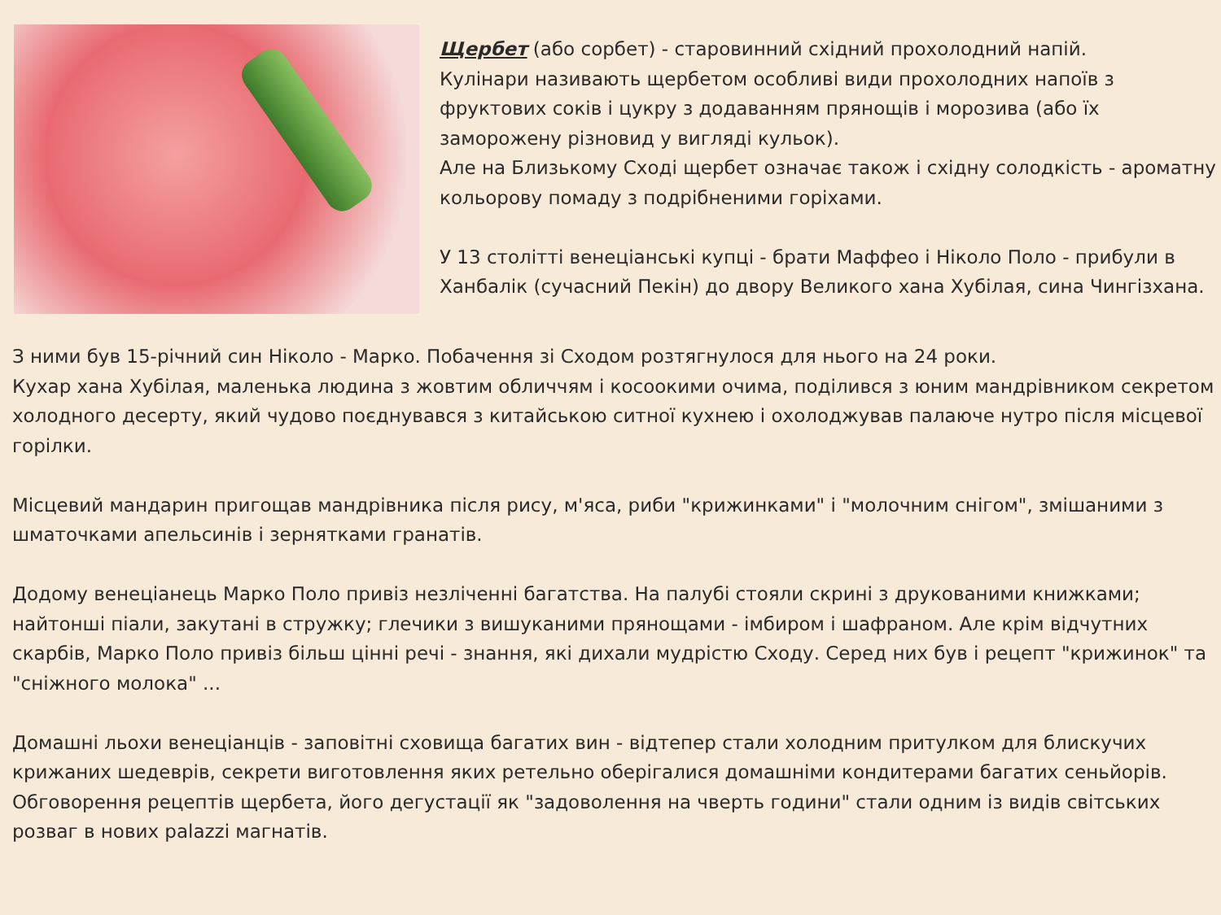Щербет (або сорбет) - старовинний східний прохолодний напій.
Кулінари називають щербетом особливі види прохолодних напоїв з фруктових соків і цукру з додаванням прянощів і морозива (або їх заморожену різновид у вигляді кульок).
Але на Близькому Сході щербет означає також і східну солодкість - ароматну кольорову помаду з подрібненими горіхами.
У 13 столітті венеціанські купці - брати Маффео і Ніколо Поло - прибули в Ханбалік (сучасний Пекін) до двору Великого хана Хубілая, сина Чингізхана.
З ними був 15-річний син Ніколо - Марко. Побачення зі Сходом розтягнулося для нього на 24 роки.
Кухар хана Хубілая, маленька людина з жовтим обличчям і косоокими очима, поділився з юним мандрівником секретом холодного десерту, який чудово поєднувався з китайською ситної кухнею і охолоджував палаюче нутро після місцевої горілки.
Місцевий мандарин пригощав мандрівника після рису, м'яса, риби "крижинками" і "молочним снігом", змішаними з шматочками апельсинів і зернятками гранатів.
Додому венеціанець Марко Поло привіз незліченні багатства. На палубі стояли скрині з друкованими книжками; найтонші піали, закутані в стружку; глечики з вишуканими прянощами - імбиром і шафраном. Але крім відчутних скарбів, Марко Поло привіз більш цінні речі - знання, які дихали мудрістю Сходу. Серед них був і рецепт "крижинок" та "сніжного молока" ...
Домашні льохи венеціанців - заповітні сховища багатих вин - відтепер стали холодним притулком для блискучих крижаних шедеврів, секрети виготовлення яких ретельно оберігалися домашніми кондитерами багатих сеньйорів.
Обговорення рецептів щербета, його дегустації як "задоволення на чверть години" стали одним із видів світських розваг в нових palazzi магнатів.